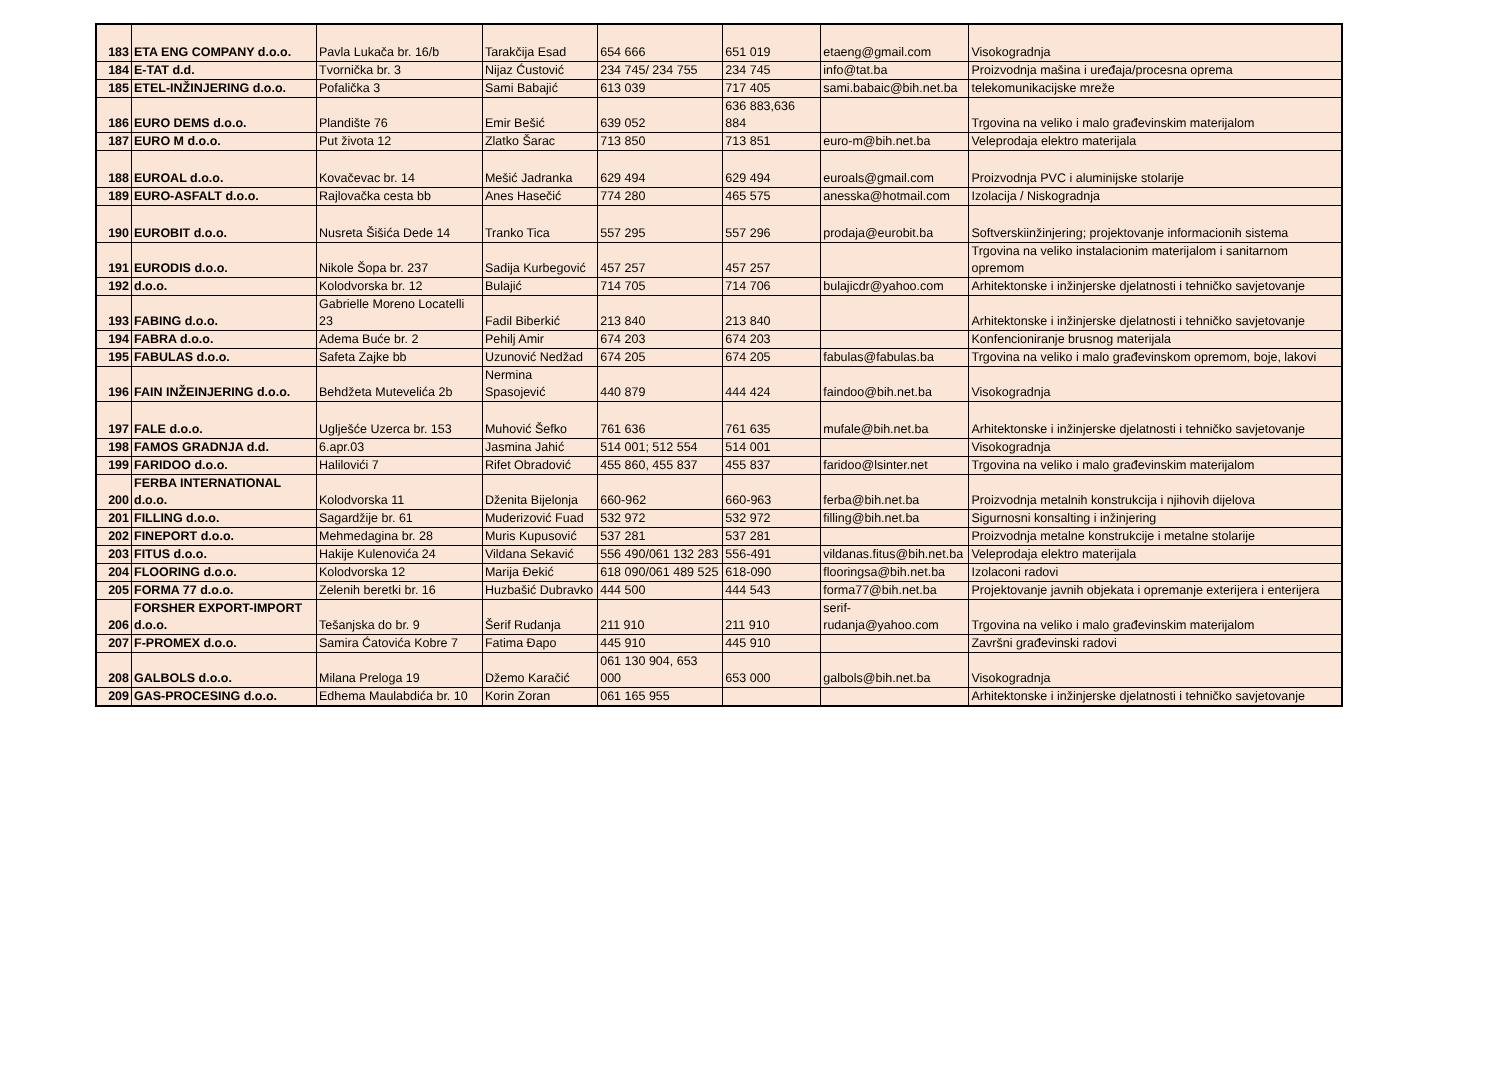| 183 | ETA ENG COMPANY d.o.o. | Pavla Lukača br. 16/b | Tarakčija Esad | 654 666 | 651 019 | etaeng@gmail.com | Visokogradnja |
| 184 | E-TAT d.d. | Tvornička br. 3 | Nijaz Ćustović | 234 745/ 234 755 | 234 745 | info@tat.ba | Proizvodnja mašina i uređaja/procesna oprema |
| 185 | ETEL-INŽINJERING d.o.o. | Pofalička 3 | Sami Babajić | 613 039 | 717 405 | sami.babaic@bih.net.ba | telekomunikacijske mreže |
| 186 | EURO DEMS d.o.o. | Plandište 76 | Emir Bešić | 639 052 | 636 883,636 884 | | Trgovina na veliko i malo građevinskim materijalom |
| 187 | EURO M d.o.o. | Put života 12 | Zlatko Šarac | 713 850 | 713 851 | euro-m@bih.net.ba | Veleprodaja elektro materijala |
| 188 | EUROAL d.o.o. | Kovačevac br. 14 | Mešić Jadranka | 629 494 | 629 494 | euroals@gmail.com | Proizvodnja PVC i aluminijske stolarije |
| 189 | EURO-ASFALT d.o.o. | Rajlovačka cesta bb | Anes Hasečić | 774 280 | 465 575 | anesska@hotmail.com | Izolacija / Niskogradnja |
| 190 | EUROBIT d.o.o. | Nusreta Šišića Dede 14 | Tranko Tica | 557 295 | 557 296 | prodaja@eurobit.ba | Softverskiinžinjering; projektovanje informacionih sistema |
| 191 | EURODIS d.o.o. | Nikole Šopa br. 237 | Sadija Kurbegović | 457 257 | 457 257 | | Trgovina na veliko instalacionim materijalom i sanitarnom opremom |
| 192 | d.o.o. | Kolodvorska br. 12 | Bulajić | 714 705 | 714 706 | bulajicdr@yahoo.com | Arhitektonske i inžinjerske djelatnosti i tehničko savjetovanje |
| 193 | FABING d.o.o. | Gabrielle Moreno Locatelli 23 | Fadil Biberkić | 213 840 | 213 840 | | Arhitektonske i inžinjerske djelatnosti i tehničko savjetovanje |
| 194 | FABRA d.o.o. | Adema Buće br. 2 | Pehilj Amir | 674 203 | 674 203 | | Konfencioniranje brusnog materijala |
| 195 | FABULAS d.o.o. | Safeta Zajke bb | Uzunović Nedžad | 674 205 | 674 205 | fabulas@fabulas.ba | Trgovina na veliko i malo građevinskom opremom, boje, lakovi |
| 196 | FAIN INŽEINJERING d.o.o. | Behdžeta Mutevelića 2b | Nermina Spasojević | 440 879 | 444 424 | faindoo@bih.net.ba | Visokogradnja |
| 197 | FALE d.o.o. | Uglješće Uzerca br. 153 | Muhović Šefko | 761 636 | 761 635 | mufale@bih.net.ba | Arhitektonske i inžinjerske djelatnosti i tehničko savjetovanje |
| 198 | FAMOS GRADNJA d.d. | 6.apr.03 | Jasmina Jahić | 514 001; 512 554 | 514 001 | | Visokogradnja |
| 199 | FARIDOO d.o.o. | Halilovići 7 | Rifet Obradović | 455 860, 455 837 | 455 837 | faridoo@lsinter.net | Trgovina na veliko i malo građevinskim materijalom |
| 200 | FERBA INTERNATIONAL d.o.o. | Kolodvorska 11 | Dženita Bijelonja | 660-962 | 660-963 | ferba@bih.net.ba | Proizvodnja metalnih konstrukcija i njihovih dijelova |
| 201 | FILLING d.o.o. | Sagardžije br. 61 | Muderizović Fuad | 532 972 | 532 972 | filling@bih.net.ba | Sigurnosni konsalting i inžinjering |
| 202 | FINEPORT d.o.o. | Mehmedagina br. 28 | Muris Kupusović | 537 281 | 537 281 | | Proizvodnja metalne konstrukcije i metalne stolarije |
| 203 | FITUS d.o.o. | Hakije Kulenovića 24 | Vildana Sekavić | 556 490/061 132 283 | 556-491 | vildanas.fitus@bih.net.ba | Veleprodaja elektro materijala |
| 204 | FLOORING d.o.o. | Kolodvorska 12 | Marija Đekić | 618 090/061 489 525 | 618-090 | flooringsa@bih.net.ba | Izolaconi radovi |
| 205 | FORMA 77 d.o.o. | Zelenih beretki br. 16 | Huzbašić Dubravko | 444 500 | 444 543 | forma77@bih.net.ba | Projektovanje javnih objekata i opremanje exterijera i enterijera |
| 206 | FORSHER EXPORT-IMPORT d.o.o. | Tešanjska do br. 9 | Šerif Rudanja | 211 910 | 211 910 | serif-rudanja@yahoo.com | Trgovina na veliko i malo građevinskim materijalom |
| 207 | F-PROMEX d.o.o. | Samira Ćatovića Kobre 7 | Fatima Đapo | 445 910 | 445 910 | | Završni građevinski radovi |
| 208 | GALBOLS d.o.o. | Milana Preloga 19 | Džemo Karačić | 061 130 904, 653 000 | 653 000 | galbols@bih.net.ba | Visokogradnja |
| 209 | GAS-PROCESING d.o.o. | Edhema Maulabdića br. 10 | Korin Zoran | 061 165 955 | | | Arhitektonske i inžinjerske djelatnosti i tehničko savjetovanje |